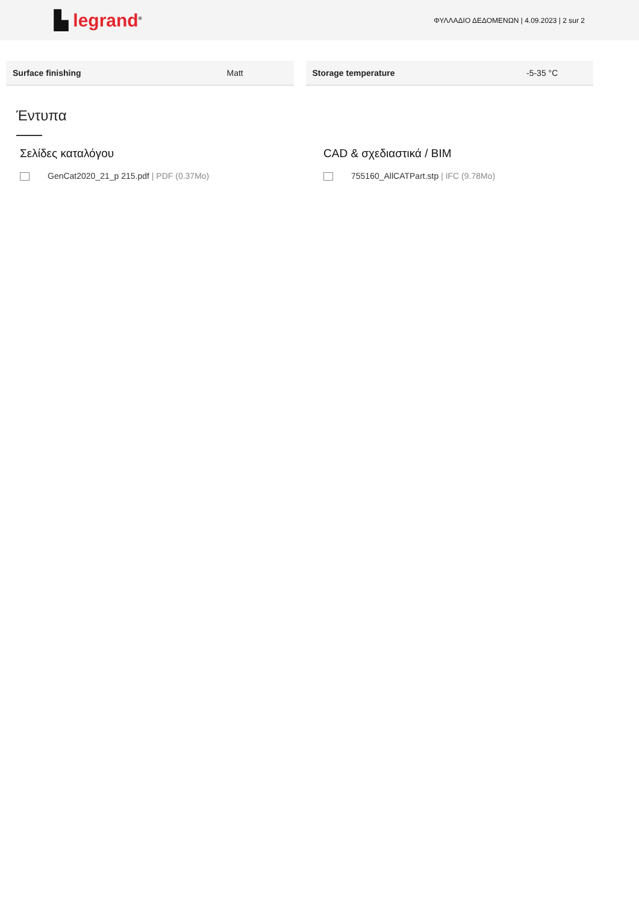▙ legrand<sup>®</sup>
ΦΥΛΛΑΔΙΟ ΔΕΔΟΜΕΝΩΝ | 4.09.2023 | 2 sur 2
| Surface finishing | Matt |
| Storage temperature | -5-35 °C |
Έντυπα
Σελίδες καταλόγου
GenCat2020_21_p 215.pdf | PDF (0.37Mo)
CAD & σχεδιαστικά / BIM
755160_AllCATPart.stp | IFC (9.78Mo)